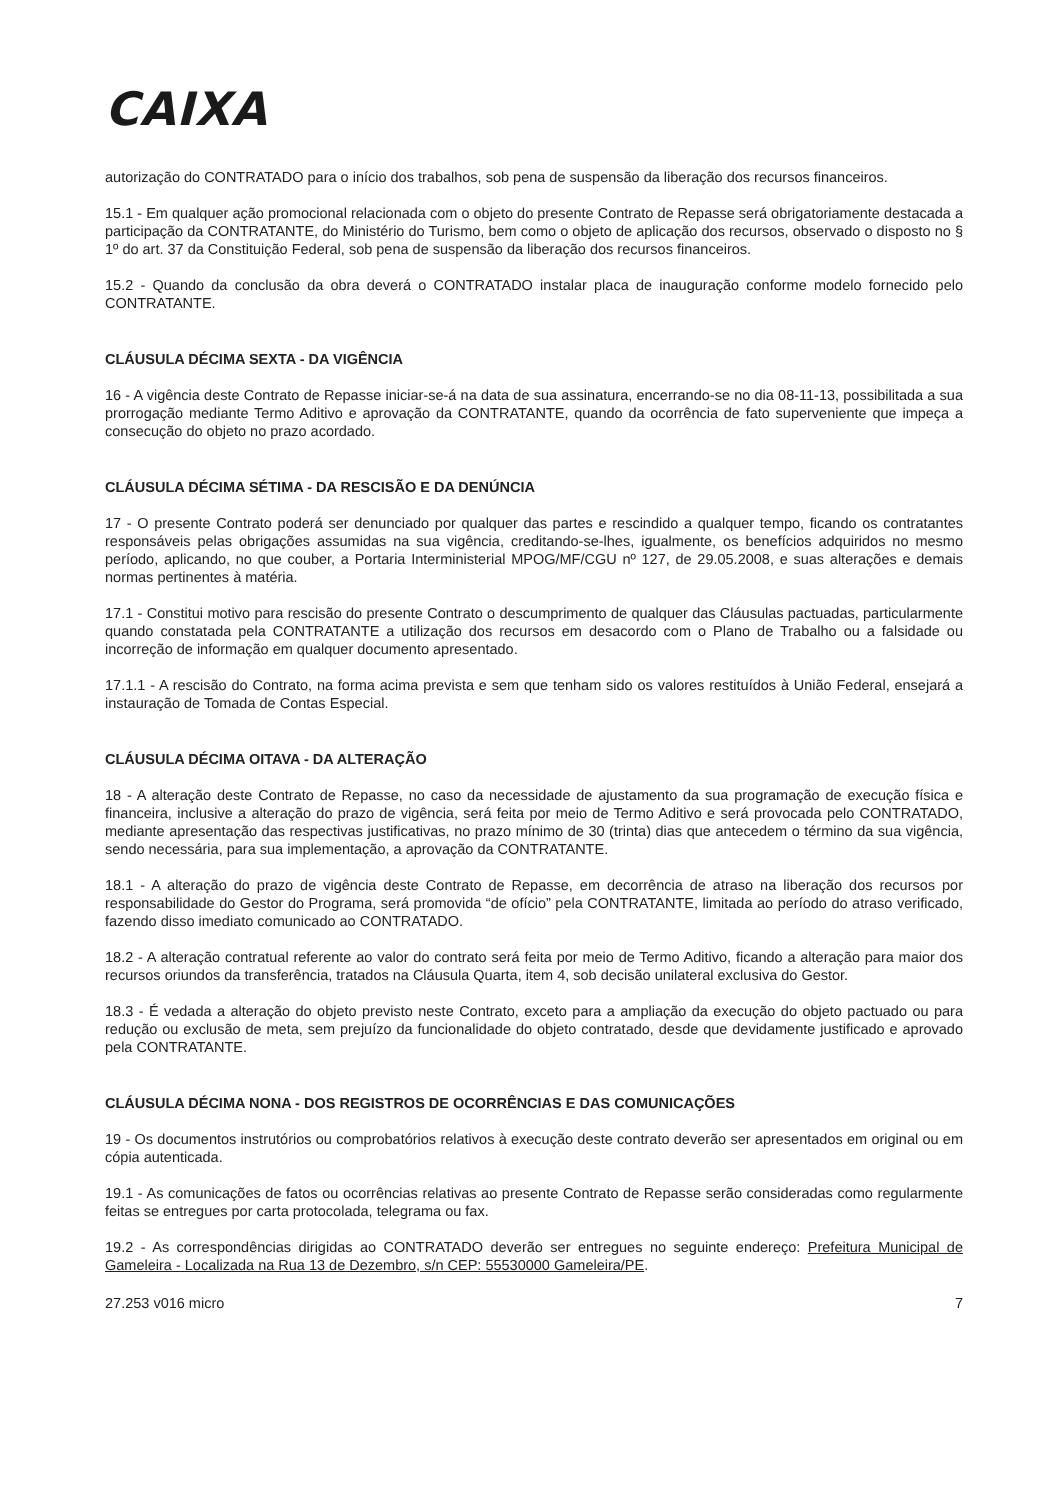CAIXA
autorização do CONTRATADO para o início dos trabalhos, sob pena de suspensão da liberação dos recursos financeiros.
15.1 - Em qualquer ação promocional relacionada com o objeto do presente Contrato de Repasse será obrigatoriamente destacada a participação da CONTRATANTE, do Ministério do Turismo, bem como o objeto de aplicação dos recursos, observado o disposto no § 1º do art. 37 da Constituição Federal, sob pena de suspensão da liberação dos recursos financeiros.
15.2 - Quando da conclusão da obra deverá o CONTRATADO instalar placa de inauguração conforme modelo fornecido pelo CONTRATANTE.
CLÁUSULA DÉCIMA SEXTA - DA VIGÊNCIA
16 - A vigência deste Contrato de Repasse iniciar-se-á na data de sua assinatura, encerrando-se no dia 08-11-13, possibilitada a sua prorrogação mediante Termo Aditivo e aprovação da CONTRATANTE, quando da ocorrência de fato superveniente que impeça a consecução do objeto no prazo acordado.
CLÁUSULA DÉCIMA SÉTIMA - DA RESCISÃO E DA DENÚNCIA
17 - O presente Contrato poderá ser denunciado por qualquer das partes e rescindido a qualquer tempo, ficando os contratantes responsáveis pelas obrigações assumidas na sua vigência, creditando-se-lhes, igualmente, os benefícios adquiridos no mesmo período, aplicando, no que couber, a Portaria Interministerial MPOG/MF/CGU nº 127, de 29.05.2008, e suas alterações e demais normas pertinentes à matéria.
17.1 - Constitui motivo para rescisão do presente Contrato o descumprimento de qualquer das Cláusulas pactuadas, particularmente quando constatada pela CONTRATANTE a utilização dos recursos em desacordo com o Plano de Trabalho ou a falsidade ou incorreção de informação em qualquer documento apresentado.
17.1.1 - A rescisão do Contrato, na forma acima prevista e sem que tenham sido os valores restituídos à União Federal, ensejará a instauração de Tomada de Contas Especial.
CLÁUSULA DÉCIMA OITAVA - DA ALTERAÇÃO
18 - A alteração deste Contrato de Repasse, no caso da necessidade de ajustamento da sua programação de execução física e financeira, inclusive a alteração do prazo de vigência, será feita por meio de Termo Aditivo e será provocada pelo CONTRATADO, mediante apresentação das respectivas justificativas, no prazo mínimo de 30 (trinta) dias que antecedem o término da sua vigência, sendo necessária, para sua implementação, a aprovação da CONTRATANTE.
18.1 - A alteração do prazo de vigência deste Contrato de Repasse, em decorrência de atraso na liberação dos recursos por responsabilidade do Gestor do Programa, será promovida “de ofício” pela CONTRATANTE, limitada ao período do atraso verificado, fazendo disso imediato comunicado ao CONTRATADO.
18.2 - A alteração contratual referente ao valor do contrato será feita por meio de Termo Aditivo, ficando a alteração para maior dos recursos oriundos da transferência, tratados na Cláusula Quarta, item 4, sob decisão unilateral exclusiva do Gestor.
18.3 - É vedada a alteração do objeto previsto neste Contrato, exceto para a ampliação da execução do objeto pactuado ou para redução ou exclusão de meta, sem prejuízo da funcionalidade do objeto contratado, desde que devidamente justificado e aprovado pela CONTRATANTE.
CLÁUSULA DÉCIMA NONA - DOS REGISTROS DE OCORRÊNCIAS E DAS COMUNICAÇÕES
19 - Os documentos instrutórios ou comprobatórios relativos à execução deste contrato deverão ser apresentados em original ou em cópia autenticada.
19.1 - As comunicações de fatos ou ocorrências relativas ao presente Contrato de Repasse serão consideradas como regularmente feitas se entregues por carta protocolada, telegrama ou fax.
19.2 - As correspondências dirigidas ao CONTRATADO deverão ser entregues no seguinte endereço: Prefeitura Municipal de Gameleira - Localizada na Rua 13 de Dezembro, s/n CEP: 55530000 Gameleira/PE.
27.253 v016 micro 7